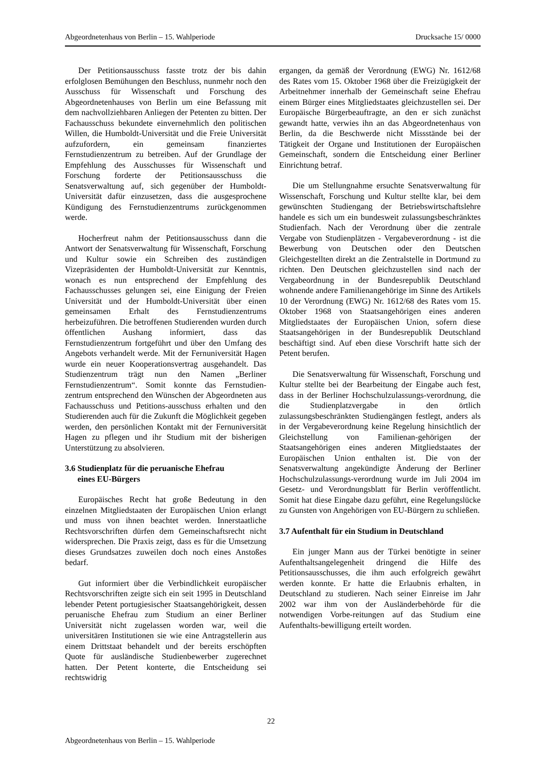Abgeordnetenhaus von Berlin – 15. Wahlperiode Drucksache 15/ 0000
Der Petitionsausschuss fasste trotz der bis dahin erfolglosen Bemühungen den Beschluss, nunmehr noch den Ausschuss für Wissenschaft und Forschung des Abgeordnetenhauses von Berlin um eine Befassung mit dem nachvollziehbaren Anliegen der Petenten zu bitten. Der Fachausschuss bekundete einvernehmlich den politischen Willen, die Humboldt-Universität und die Freie Universität aufzufordern, ein gemeinsam finanziertes Fernstudienzentrum zu betreiben. Auf der Grundlage der Empfehlung des Ausschusses für Wissenschaft und Forschung forderte der Petitionsausschuss die Senatsverwaltung auf, sich gegenüber der Humboldt-Universität dafür einzusetzen, dass die ausgesprochene Kündigung des Fernstudienzentrums zurückgenommen werde.
Hocherfreut nahm der Petitionsausschuss dann die Antwort der Senatsverwaltung für Wissenschaft, Forschung und Kultur sowie ein Schreiben des zuständigen Vizepräsidenten der Humboldt-Universität zur Kenntnis, wonach es nun entsprechend der Empfehlung des Fachausschusses gelungen sei, eine Einigung der Freien Universität und der Humboldt-Universität über einen gemeinsamen Erhalt des Fernstudienzentrums herbeizuführen. Die betroffenen Studierenden wurden durch öffentlichen Aushang informiert, dass das Fernstudienzentrum fortgeführt und über den Umfang des Angebots verhandelt werde. Mit der Fernuniversität Hagen wurde ein neuer Kooperationsvertrag ausgehandelt. Das Studienzentrum trägt nun den Namen „Berliner Fernstudienzentrum“. Somit konnte das Fernstudien-zentrum entsprechend den Wünschen der Abgeordneten aus Fachausschuss und Petitions-ausschuss erhalten und den Studierenden auch für die Zukunft die Möglichkeit gegeben werden, den persönlichen Kontakt mit der Fernuniversität Hagen zu pflegen und ihr Studium mit der bisherigen Unterstützung zu absolvieren.
3.6 Studienplatz für die peruanische Ehefrau
eines EU-Bürgers
Europäisches Recht hat große Bedeutung in den einzelnen Mitgliedstaaten der Europäischen Union erlangt und muss von ihnen beachtet werden. Innerstaatliche Rechtsvorschriften dürfen dem Gemeinschaftsrecht nicht widersprechen. Die Praxis zeigt, dass es für die Umsetzung dieses Grundsatzes zuweilen doch noch eines Anstoßes bedarf.
Gut informiert über die Verbindlichkeit europäischer Rechtsvorschriften zeigte sich ein seit 1995 in Deutschland lebender Petent portugiesischer Staatsangehörigkeit, dessen peruanische Ehefrau zum Studium an einer Berliner Universität nicht zugelassen worden war, weil die universitären Institutionen sie wie eine Antragstellerin aus einem Drittstaat behandelt und der bereits erschöpften Quote für ausländische Studienbewerber zugerechnet hatten. Der Petent konterte, die Entscheidung sei rechtswidrig
ergangen, da gemäß der Verordnung (EWG) Nr. 1612/68 des Rates vom 15. Oktober 1968 über die Freizügigkeit der Arbeitnehmer innerhalb der Gemeinschaft seine Ehefrau einem Bürger eines Mitgliedstaates gleichzustellen sei. Der Europäische Bürgerbeauftragte, an den er sich zunächst gewandt hatte, verwies ihn an das Abgeordnetenhaus von Berlin, da die Beschwerde nicht Missstände bei der Tätigkeit der Organe und Institutionen der Europäischen Gemeinschaft, sondern die Entscheidung einer Berliner Einrichtung betraf.
Die um Stellungnahme ersuchte Senatsverwaltung für Wissenschaft, Forschung und Kultur stellte klar, bei dem gewünschten Studiengang der Betriebswirtschaftslehre handele es sich um ein bundesweit zulassungsbeschränktes Studienfach. Nach der Verordnung über die zentrale Vergabe von Studienplätzen - Vergabeverordnung - ist die Bewerbung von Deutschen oder den Deutschen Gleichgestellten direkt an die Zentralstelle in Dortmund zu richten. Den Deutschen gleichzustellen sind nach der Vergabeordnung in der Bundesrepublik Deutschland wohnende andere Familienangehörige im Sinne des Artikels 10 der Verordnung (EWG) Nr. 1612/68 des Rates vom 15. Oktober 1968 von Staatsangehörigen eines anderen Mitgliedstaates der Europäischen Union, sofern diese Staatsangehörigen in der Bundesrepublik Deutschland beschäftigt sind. Auf eben diese Vorschrift hatte sich der Petent berufen.
Die Senatsverwaltung für Wissenschaft, Forschung und Kultur stellte bei der Bearbeitung der Eingabe auch fest, dass in der Berliner Hochschulzulassungs-verordnung, die die Studienplatzvergabe in den örtlich zulassungsbeschränkten Studiengängen festlegt, anders als in der Vergabeverordnung keine Regelung hinsichtlich der Gleichstellung von Familienan-gehörigen der Staatsangehörigen eines anderen Mitgliedstaates der Europäischen Union enthalten ist. Die von der Senatsverwaltung angekündigte Änderung der Berliner Hochschulzulassungs-verordnung wurde im Juli 2004 im Gesetz- und Verordnungsblatt für Berlin veröffentlicht. Somit hat diese Eingabe dazu geführt, eine Regelungslücke zu Gunsten von Angehörigen von EU-Bürgern zu schließen.
3.7 Aufenthalt für ein Studium in Deutschland
Ein junger Mann aus der Türkei benötigte in seiner Aufenthaltsangelegenheit dringend die Hilfe des Petitionsausschusses, die ihm auch erfolgreich gewährt werden konnte. Er hatte die Erlaubnis erhalten, in Deutschland zu studieren. Nach seiner Einreise im Jahr 2002 war ihm von der Ausländerbehörde für die notwendigen Vorbe-reitungen auf das Studium eine Aufenthalts-bewilligung erteilt worden.
22
Abgeordnetenhaus von Berlin – 15. Wahlperiode